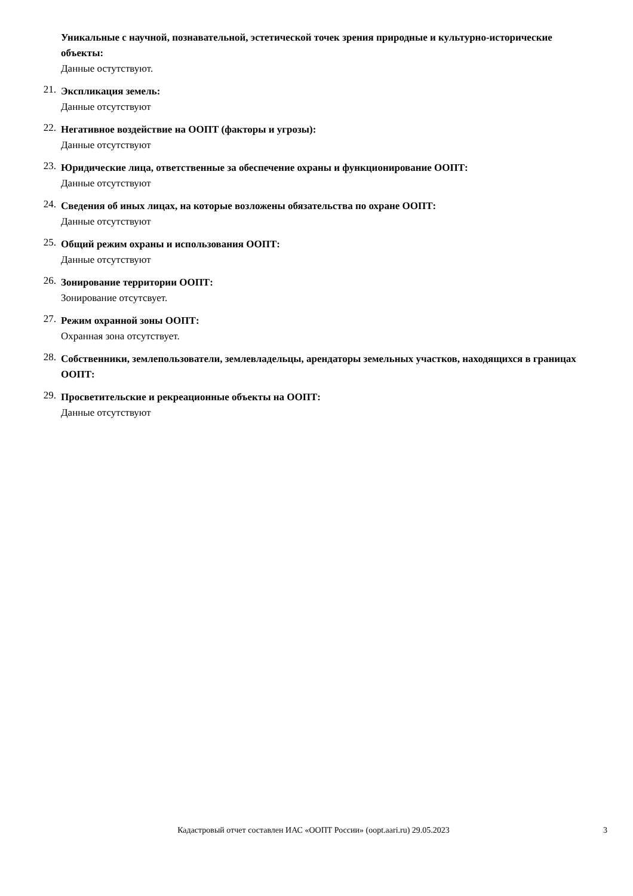Уникальные с научной, познавательной, эстетической точек зрения природные и культурно-исторические объекты:
Данные остутствуют.
21.
Экспликация земель:
Данные отсутствуют
22.
Негативное воздействие на ООПТ (факторы и угрозы):
Данные отсутствуют
23.
Юридические лица, ответственные за обеспечение охраны и функционирование ООПТ:
Данные отсутствуют
24.
Сведения об иных лицах, на которые возложены обязательства по охране ООПТ:
Данные отсутствуют
25.
Общий режим охраны и использования ООПТ:
Данные отсутствуют
26.
Зонирование территории ООПТ:
Зонирование отсутсвует.
27.
Режим охранной зоны ООПТ:
Охранная зона отсутствует.
28.
Собственники, землепользователи, землевладельцы, арендаторы земельных участков, находящихся в границах ООПТ:
29.
Просветительские и рекреационные объекты на ООПТ:
Данные отсутствуют
Кадастровый отчет составлен ИАС «ООПТ России» (oopt.aari.ru) 29.05.2023
3